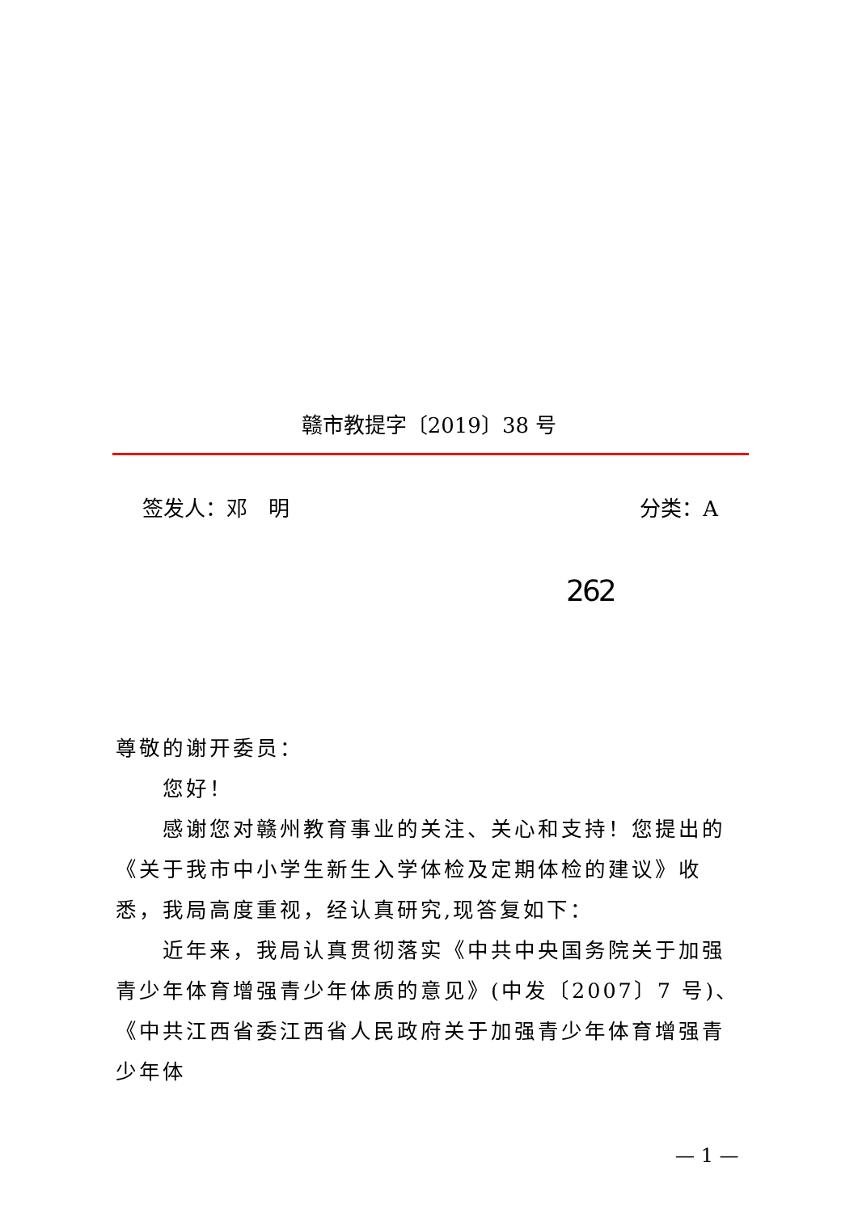赣市教提字〔2019〕38 号
签发人：邓　明 分类：A
262
尊敬的谢开委员：
您好！
感谢您对赣州教育事业的关注、关心和支持！您提出的《关于我市中小学生新生入学体检及定期体检的建议》收悉，我局高度重视，经认真研究,现答复如下：
近年来，我局认真贯彻落实《中共中央国务院关于加强青少年体育增强青少年体质的意见》(中发〔2007〕7 号)、《中共江西省委江西省人民政府关于加强青少年体育增强青少年体
— 1 —